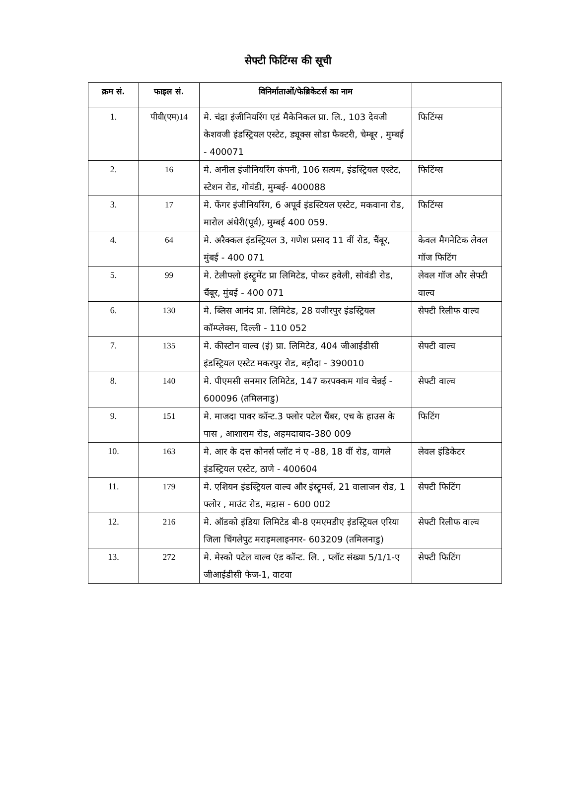सेफ्टी फिटिंग्स की सूची
| क्रम सं. | फाइल सं. | विनिर्माताओं/फेब्रिकेटर्स का नाम | |
| --- | --- | --- | --- |
| 1. | पीवी(एम)14 | मे. चंद्रा इंजीनियरिंग एडं मैकेनिकल प्रा. लि., 103 देवजी केशवजी इंडस्ट्रियल एस्टेट, ड्यूक्स सोडा फैक्टरी, चेम्बूर , मुम्बई - 400071 | फिटिंग्स |
| 2. | 16 | मे. अनील इंजीनियरिंग कंपनी, 106 सत्यम, इंडस्ट्रियल एस्टेट, स्टेशन रोड, गोवंडी, मुम्बई- 400088 | फिटिंग्स |
| 3. | 17 | मे. फेंगर इंजीनियरिंग, 6 अपूर्व इंडस्टियल एस्टेट, मकवाना रोड, मारोल अंधेरी(पूर्व), मुम्बई 400 059. | फिटिंग्स |
| 4. | 64 | मे. अरैक्कल इंडस्ट्रियल 3, गणेश प्रसाद 11 वीं रोड, चैंबूर, मुंबई - 400 071 | केवल मैगनेटिक लेवल गॉज फिटिंग |
| 5. | 99 | मे. टेलीफ्लो इंस्ट्रूमेंट प्रा लिमिटेड, पोकर हवेली, सोवंडी रोड, चैंबूर, मुंबई - 400 071 | लेवल गॉज और सेफ्टी वाल्व |
| 6. | 130 | मे. ब्लिस आनंद प्रा. लिमिटेड, 28 वजीरपुर इंडस्ट्रियल कॉम्प्लेक्स, दिल्ली - 110 052 | सेफ्टी रिलीफ वाल्व |
| 7. | 135 | मे. कीस्टोन वाल्व (इं) प्रा. लिमिटेड, 404 जीआईडीसी इंडस्ट्रियल एस्टेट मकरपुर रोड, बड़ौदा - 390010 | सेफ्टी वाल्व |
| 8. | 140 | मे. पीएमसी सनमार लिमिटेड, 147 करपक्कम गांव चेन्नई - 600096 (तमिलनाडु) | सेफ्टी वाल्व |
| 9. | 151 | मे. माजदा पावर कॉन्ट.3 फ्लोर पटेल चैंबर, एच के हाउस के पास , आशाराम रोड, अहमदाबाद-380 009 | फिटिंग |
| 10. | 163 | मे. आर के दत्त कोनर्स प्लॉट नं ए -88, 18 वीं रोड, वागले इंडस्ट्रियल एस्टेट, ठाणे - 400604 | लेवल इंडिकेटर |
| 11. | 179 | मे. एशियन इंडस्ट्रियल वाल्व और इंस्ट्रूमर्स, 21 वालाजन रोड, 1 फ्लोर , माउंट रोड, मद्रास - 600 002 | सेफ्टी फिटिंग |
| 12. | 216 | मे. ऑडको इंडिया लिमिटेड बी-8 एमएमडीए इंडस्ट्रियल एरिया जिला चिंगलेपुट मराइमलाइनगर- 603209 (तमिलनाडु) | सेफ्टी रिलीफ वाल्व |
| 13. | 272 | मे. मेस्को पटेल वाल्व एंड कॉन्ट. लि. , प्लॉट संख्या 5/1/1-ए जीआईडीसी फेज-1, वाटवा | सेफ्टी फिटिंग |